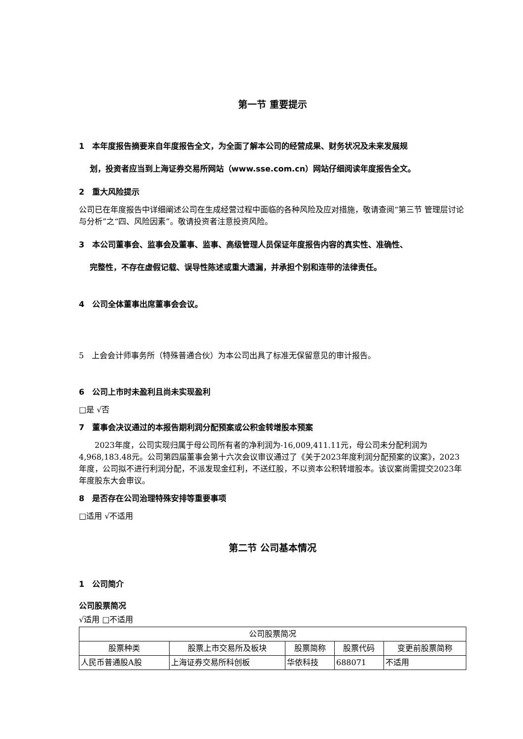第一节 重要提示
1　本年度报告摘要来自年度报告全文，为全面了解本公司的经营成果、财务状况及未来发展规
　 划，投资者应当到上海证券交易所网站（www.sse.com.cn）网站仔细阅读年度报告全文。
2　重大风险提示
公司已在年度报告中详细阐述公司在生成经营过程中面临的各种风险及应对措施，敬请查阅“第三节 管理层讨论与分析”之“四、风险因素”。敬请投资者注意投资风险。
3　本公司董事会、监事会及董事、监事、高级管理人员保证年度报告内容的真实性、准确性、
　 完整性，不存在虚假记载、误导性陈述或重大遗漏，并承担个别和连带的法律责任。
4　公司全体董事出席董事会会议。
5　上会会计师事务所（特殊普通合伙）为本公司出具了标准无保留意见的审计报告。
6　公司上市时未盈利且尚未实现盈利
□是 √否
7　董事会决议通过的本报告期利润分配预案或公积金转增股本预案
　　2023年度，公司实现归属于母公司所有者的净利润为-16,009,411.11元，母公司未分配利润为4,968,183.48元。公司第四届董事会第十六次会议审议通过了《关于2023年度利润分配预案的议案》，2023年度，公司拟不进行利润分配，不派发现金红利，不送红股，不以资本公积转增股本。该议案尚需提交2023年年度股东大会审议。
8　是否存在公司治理特殊安排等重要事项
□适用 √不适用
第二节 公司基本情况
1　公司简介
公司股票简况
√适用 □不适用
| 公司股票简况 | | | | |
| --- | --- | --- | --- | --- |
| 股票种类 | 股票上市交易所及板块 | 股票简称 | 股票代码 | 变更前股票简称 |
| 人民币普通股A股 | 上海证券交易所科创板 | 华依科技 | 688071 | 不适用 |